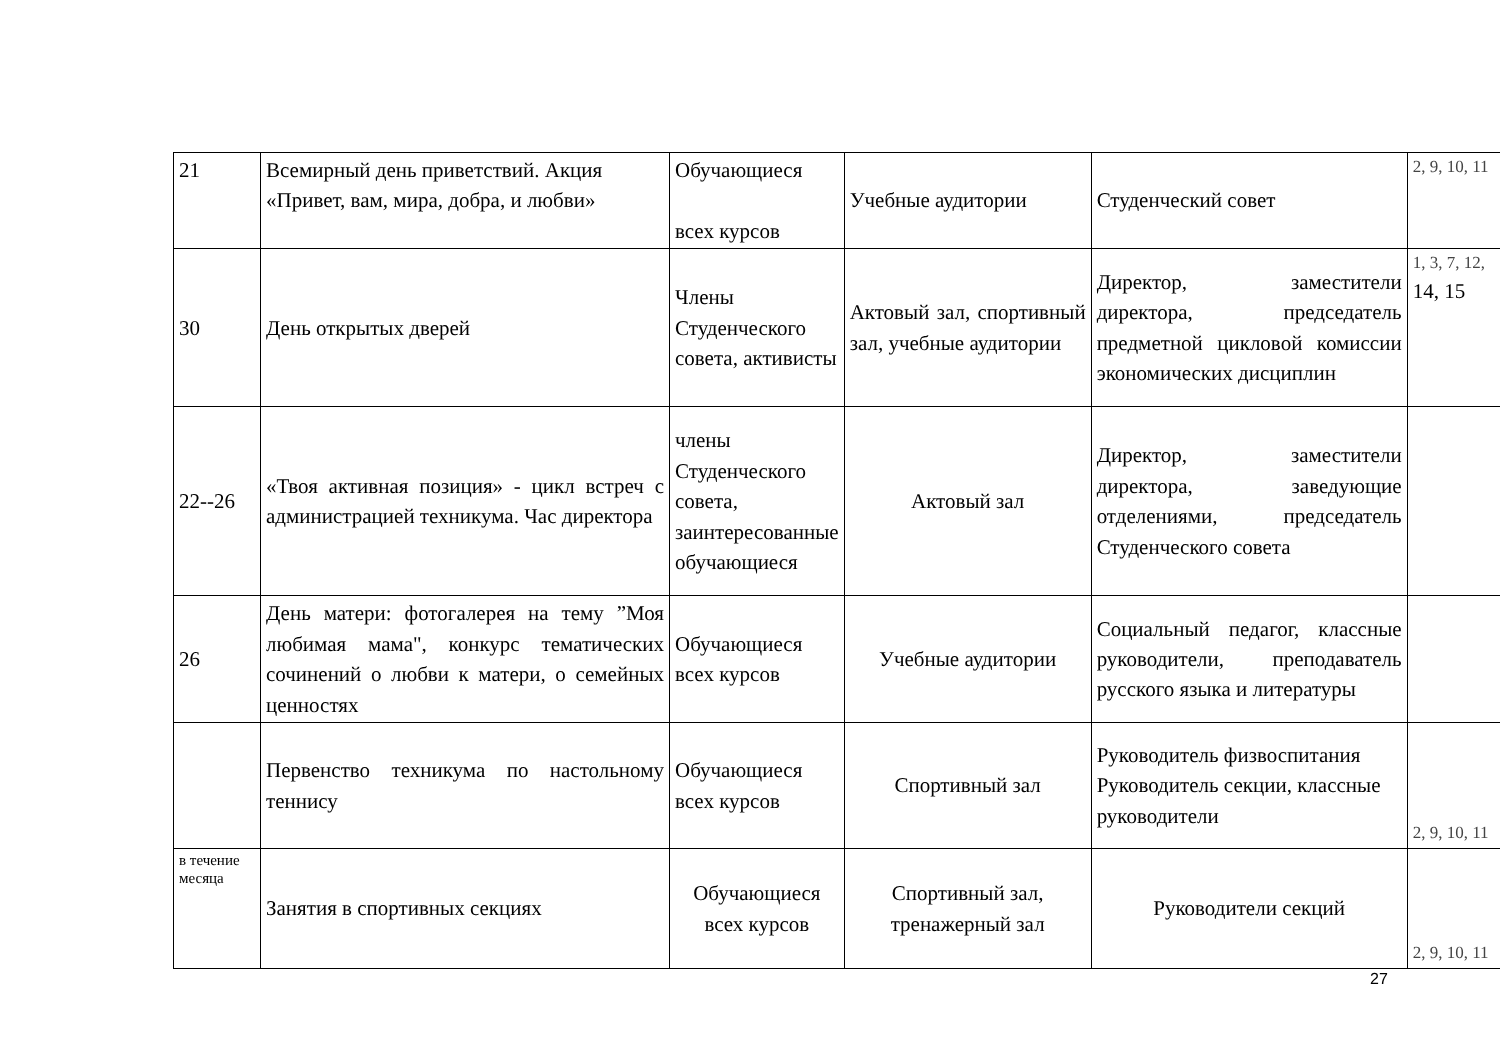| 21 | Всемирный день приветствий. Акция «Привет, вам, мира, добра, и любви» | Обучающиеся всех курсов | Учебные аудитории | Студенческий совет | 2, 9, 10, 11 |
| 30 | День открытых дверей | Члены Студенческого совета, активисты | Актовый зал, спортивный зал, учебные аудитории | Директор, заместители директора, председатель предметной цикловой комиссии экономических дисциплин | 1, 3, 7, 12, 14, 15 |
| 22--26 | «Твоя активная позиция» - цикл встреч с администрацией техникума. Час директора | члены Студенческого совета, заинтересованные обучающиеся | Актовый зал | Директор, заместители директора, заведующие отделениями, председатель Студенческого совета | |
| 26 | День матери: фотогалерея на тему ”Моя любимая мама", конкурс тематических сочинений о любви к матери, о семейных ценностях | Обучающиеся всех курсов | Учебные аудитории | Социальный педагог, классные руководители, преподаватель русского языка и литературы | |
| | Первенство техникума по настольному теннису | Обучающиеся всех курсов | Спортивный зал | Руководитель физвоспитания Руководитель секции, классные руководители | 2, 9, 10, 11 |
| в течение месяца | Занятия в спортивных секциях | Обучающиеся всех курсов | Спортивный зал, тренажерный зал | Руководители секций | 2, 9, 10, 11 |
27